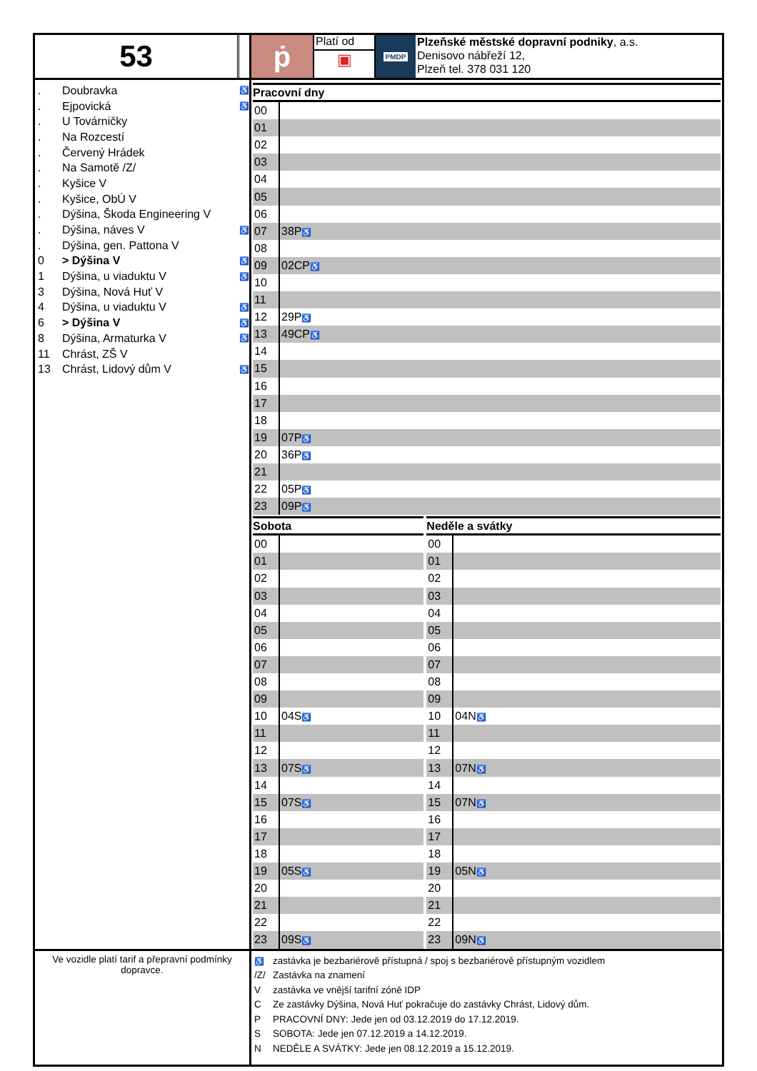53
ṗ
Platí od
▣
PMDP
Plzeňské městské dopravní podniky, a.s.
Denisovo nábřeží 12,
Plzeň tel. 378 031 120
. Doubravka ♿
. Ejpovická ♿
. U Továrničky
. Na Rozcestí
. Červený Hrádek
. Na Samotě /Z/
. Kyšice V
. Kyšice, ObÚ V
. Dýšina, Škoda Engineering V
. Dýšina, náves V ♿
. Dýšina, gen. Pattona V
0 > Dýšina V ♿
1 Dýšina, u viaduktu V ♿
3 Dýšina, Nová Huť V
4 Dýšina, u viaduktu V ♿
6 > Dýšina V ♿
8 Dýšina, Armaturka V ♿
11 Chrást, ZŠ V
13 Chrást, Lidový dům V ♿
Pracovní dny
| 00 | |
| 01 | |
| 02 | |
| 03 | |
| 04 | |
| 05 | |
| 06 | |
| 07 | 38P ♿ |
| 08 | |
| 09 | 02CP ♿ |
| 10 | |
| 11 | |
| 12 | 29P ♿ |
| 13 | 49CP ♿ |
| 14 | |
| 15 | |
| 16 | |
| 17 | |
| 18 | |
| 19 | 07P ♿ |
| 20 | 36P ♿ |
| 21 | |
| 22 | 05P ♿ |
| 23 | 09P ♿ |
Sobota
| 00 | |
| 01 | |
| 02 | |
| 03 | |
| 04 | |
| 05 | |
| 06 | |
| 07 | |
| 08 | |
| 09 | |
| 10 | 04S ♿ |
| 11 | |
| 12 | |
| 13 | 07S ♿ |
| 14 | |
| 15 | 07S ♿ |
| 16 | |
| 17 | |
| 18 | |
| 19 | 05S ♿ |
| 20 | |
| 21 | |
| 22 | |
| 23 | 09S ♿ |
Neděle a svátky
| 00 | |
| 01 | |
| 02 | |
| 03 | |
| 04 | |
| 05 | |
| 06 | |
| 07 | |
| 08 | |
| 09 | |
| 10 | 04N ♿ |
| 11 | |
| 12 | |
| 13 | 07N ♿ |
| 14 | |
| 15 | 07N ♿ |
| 16 | |
| 17 | |
| 18 | |
| 19 | 05N ♿ |
| 20 | |
| 21 | |
| 22 | |
| 23 | 09N ♿ |
Ve vozidle platí tarif a přepravní podmínky dopravce.
♿ zastávka je bezbariérově přístupná / spoj s bezbariérově přístupným vozidlem
/Z/ Zastávka na znamení
V zastávka ve vnější tarifní zóně IDP
C Ze zastávky Dýšina, Nová Huť pokračuje do zastávky Chrást, Lidový dům.
P PRACOVNÍ DNY: Jede jen od 03.12.2019 do 17.12.2019.
S SOBOTA: Jede jen 07.12.2019 a 14.12.2019.
N NEDĚLE A SVÁTKY: Jede jen 08.12.2019 a 15.12.2019.